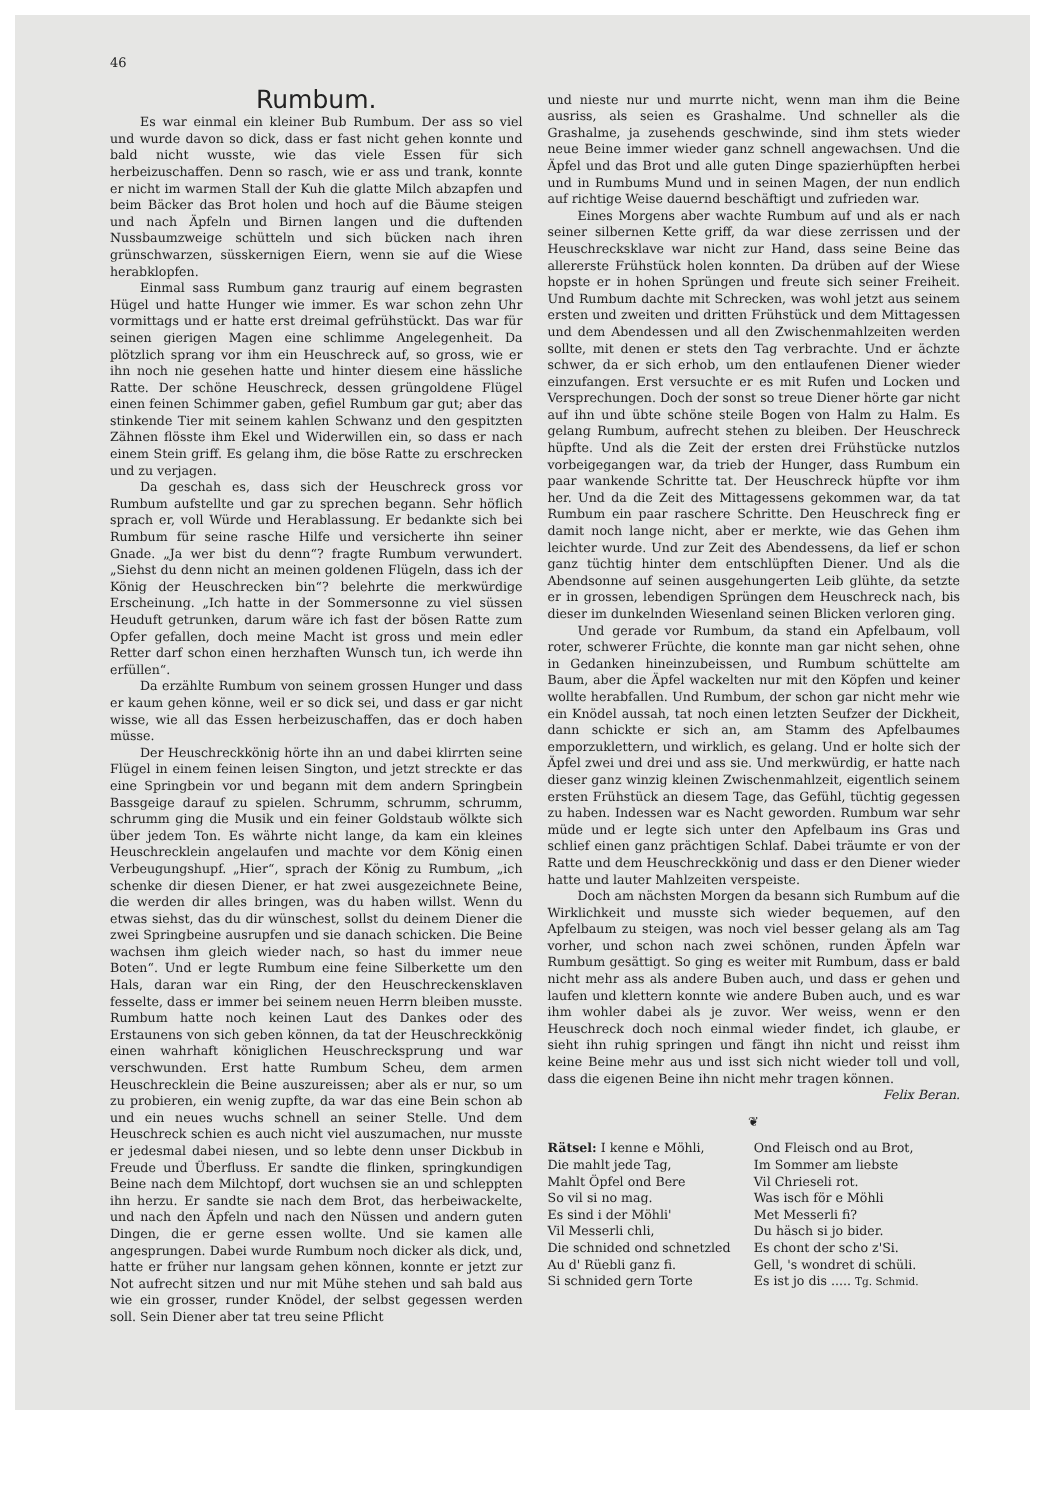46
Rumbum.
Es war einmal ein kleiner Bub Rumbum. Der ass so viel und wurde davon so dick, dass er fast nicht gehen konnte und bald nicht wusste, wie das viele Essen für sich herbeizuschaffen. Denn so rasch, wie er ass und trank, konnte er nicht im warmen Stall der Kuh die glatte Milch abzapfen und beim Bäcker das Brot holen und hoch auf die Bäume steigen und nach Äpfeln und Birnen langen und die duftenden Nussbaumzweige schütteln und sich bücken nach ihren grünschwarzen, süsskernigen Eiern, wenn sie auf die Wiese herabklopfen.
Einmal sass Rumbum ganz traurig auf einem begrasten Hügel und hatte Hunger wie immer. Es war schon zehn Uhr vormittags und er hatte erst dreimal gefrühstückt. Das war für seinen gierigen Magen eine schlimme Angelegenheit. Da plötzlich sprang vor ihm ein Heuschreck auf, so gross, wie er ihn noch nie gesehen hatte und hinter diesem eine hässliche Ratte. Der schöne Heuschreck, dessen grüngoldene Flügel einen feinen Schimmer gaben, gefiel Rumbum gar gut; aber das stinkende Tier mit seinem kahlen Schwanz und den gespitzten Zähnen flösste ihm Ekel und Widerwillen ein, so dass er nach einem Stein griff. Es gelang ihm, die böse Ratte zu erschrecken und zu verjagen.
Da geschah es, dass sich der Heuschreck gross vor Rumbum aufstellte und gar zu sprechen begann. Sehr höflich sprach er, voll Würde und Herablassung. Er bedankte sich bei Rumbum für seine rasche Hilfe und versicherte ihn seiner Gnade. „Ja wer bist du denn“? fragte Rumbum verwundert. „Siehst du denn nicht an meinen goldenen Flügeln, dass ich der König der Heuschrecken bin“? belehrte die merkwürdige Erscheinung. „Ich hatte in der Sommersonne zu viel süssen Heuduft getrunken, darum wäre ich fast der bösen Ratte zum Opfer gefallen, doch meine Macht ist gross und mein edler Retter darf schon einen herzhaften Wunsch tun, ich werde ihn erfüllen“.
Da erzählte Rumbum von seinem grossen Hunger und dass er kaum gehen könne, weil er so dick sei, und dass er gar nicht wisse, wie all das Essen herbeizuschaffen, das er doch haben müsse.
Der Heuschreckkönig hörte ihn an und dabei klirrten seine Flügel in einem feinen leisen Sington, und jetzt streckte er das eine Springbein vor und begann mit dem andern Springbein Bassgeige darauf zu spielen. Schrumm, schrumm, schrumm, schrumm ging die Musik und ein feiner Goldstaub wölkte sich über jedem Ton. Es währte nicht lange, da kam ein kleines Heuschrecklein angelaufen und machte vor dem König einen Verbeugungshupf. „Hier“, sprach der König zu Rumbum, „ich schenke dir diesen Diener, er hat zwei ausgezeichnete Beine, die werden dir alles bringen, was du haben willst. Wenn du etwas siehst, das du dir wünschest, sollst du deinem Diener die zwei Springbeine ausrupfen und sie danach schicken. Die Beine wachsen ihm gleich wieder nach, so hast du immer neue Boten“. Und er legte Rumbum eine feine Silberkette um den Hals, daran war ein Ring, der den Heuschreckensklaven fesselte, dass er immer bei seinem neuen Herrn bleiben musste. Rumbum hatte noch keinen Laut des Dankes oder des Erstaunens von sich geben können, da tat der Heuschreckkönig einen wahrhaft königlichen Heuschrecksprung und war verschwunden. Erst hatte Rumbum Scheu, dem armen Heuschrecklein die Beine auszureissen; aber als er nur, so um zu probieren, ein wenig zupfte, da war das eine Bein schon ab und ein neues wuchs schnell an seiner Stelle. Und dem Heuschreck schien es auch nicht viel auszumachen, nur musste er jedesmal dabei niesen, und so lebte denn unser Dickbub in Freude und Überfluss. Er sandte die flinken, springkundigen Beine nach dem Milchtopf, dort wuchsen sie an und schleppten ihn herzu. Er sandte sie nach dem Brot, das herbeiwackelte, und nach den Äpfeln und nach den Nüssen und andern guten Dingen, die er gerne essen wollte. Und sie kamen alle angesprungen. Dabei wurde Rumbum noch dicker als dick, und, hatte er früher nur langsam gehen können, konnte er jetzt zur Not aufrecht sitzen und nur mit Mühe stehen und sah bald aus wie ein grosser, runder Knödel, der selbst gegessen werden soll. Sein Diener aber tat treu seine Pflicht
und nieste nur und murrte nicht, wenn man ihm die Beine ausriss, als seien es Grashalme. Und schneller als die Grashalme, ja zusehends geschwinde, sind ihm stets wieder neue Beine immer wieder ganz schnell angewachsen. Und die Äpfel und das Brot und alle guten Dinge spazierhüpften herbei und in Rumbums Mund und in seinen Magen, der nun endlich auf richtige Weise dauernd beschäftigt und zufrieden war.
Eines Morgens aber wachte Rumbum auf und als er nach seiner silbernen Kette griff, da war diese zerrissen und der Heuschrecksklave war nicht zur Hand, dass seine Beine das allererste Frühstück holen konnten. Da drüben auf der Wiese hopste er in hohen Sprüngen und freute sich seiner Freiheit. Und Rumbum dachte mit Schrecken, was wohl jetzt aus seinem ersten und zweiten und dritten Frühstück und dem Mittagessen und dem Abendessen und all den Zwischenmahlzeiten werden sollte, mit denen er stets den Tag verbrachte. Und er ächzte schwer, da er sich erhob, um den entlaufenen Diener wieder einzufangen. Erst versuchte er es mit Rufen und Locken und Versprechungen. Doch der sonst so treue Diener hörte gar nicht auf ihn und übte schöne steile Bogen von Halm zu Halm. Es gelang Rumbum, aufrecht stehen zu bleiben. Der Heuschreck hüpfte. Und als die Zeit der ersten drei Frühstücke nutzlos vorbeigegangen war, da trieb der Hunger, dass Rumbum ein paar wankende Schritte tat. Der Heuschreck hüpfte vor ihm her. Und da die Zeit des Mittagessens gekommen war, da tat Rumbum ein paar raschere Schritte. Den Heuschreck fing er damit noch lange nicht, aber er merkte, wie das Gehen ihm leichter wurde. Und zur Zeit des Abendessens, da lief er schon ganz tüchtig hinter dem entschlüpften Diener. Und als die Abendsonne auf seinen ausgehungerten Leib glühte, da setzte er in grossen, lebendigen Sprüngen dem Heuschreck nach, bis dieser im dunkelnden Wiesenland seinen Blicken verloren ging.
Und gerade vor Rumbum, da stand ein Apfelbaum, voll roter, schwerer Früchte, die konnte man gar nicht sehen, ohne in Gedanken hineinzubeissen, und Rumbum schüttelte am Baum, aber die Äpfel wackelten nur mit den Köpfen und keiner wollte herabfallen. Und Rumbum, der schon gar nicht mehr wie ein Knödel aussah, tat noch einen letzten Seufzer der Dickheit, dann schickte er sich an, am Stamm des Apfelbaumes emporzuklettern, und wirklich, es gelang. Und er holte sich der Äpfel zwei und drei und ass sie. Und merkwürdig, er hatte nach dieser ganz winzig kleinen Zwischenmahlzeit, eigentlich seinem ersten Frühstück an diesem Tage, das Gefühl, tüchtig gegessen zu haben. Indessen war es Nacht geworden. Rumbum war sehr müde und er legte sich unter den Apfelbaum ins Gras und schlief einen ganz prächtigen Schlaf. Dabei träumte er von der Ratte und dem Heuschreckkönig und dass er den Diener wieder hatte und lauter Mahlzeiten verspeiste.
Doch am nächsten Morgen da besann sich Rumbum auf die Wirklichkeit und musste sich wieder bequemen, auf den Apfelbaum zu steigen, was noch viel besser gelang als am Tag vorher, und schon nach zwei schönen, runden Äpfeln war Rumbum gesättigt. So ging es weiter mit Rumbum, dass er bald nicht mehr ass als andere Buben auch, und dass er gehen und laufen und klettern konnte wie andere Buben auch, und es war ihm wohler dabei als je zuvor. Wer weiss, wenn er den Heuschreck doch noch einmal wieder findet, ich glaube, er sieht ihn ruhig springen und fängt ihn nicht und reisst ihm keine Beine mehr aus und isst sich nicht wieder toll und voll, dass die eigenen Beine ihn nicht mehr tragen können.
Felix Beran.
❦
Rätsel: I kenne e Möhli,
Die mahlt jede Tag,
Mahlt Öpfel ond Bere
So vil si no mag.
Es sind i der Möhli'
Vil Messerli chli,
Die schnided ond schnetzled
Au d' Rüebli ganz fi.
Si schnided gern Torte
Ond Fleisch ond au Brot,
Im Sommer am liebste
Vil Chrieseli rot.
Was isch för e Möhli
Met Messerli fi?
Du häsch si jo bider.
Es chont der scho z'Si.
Gell, 's wondret di schüli.
Es ist jo dis ..... Tg. Schmid.